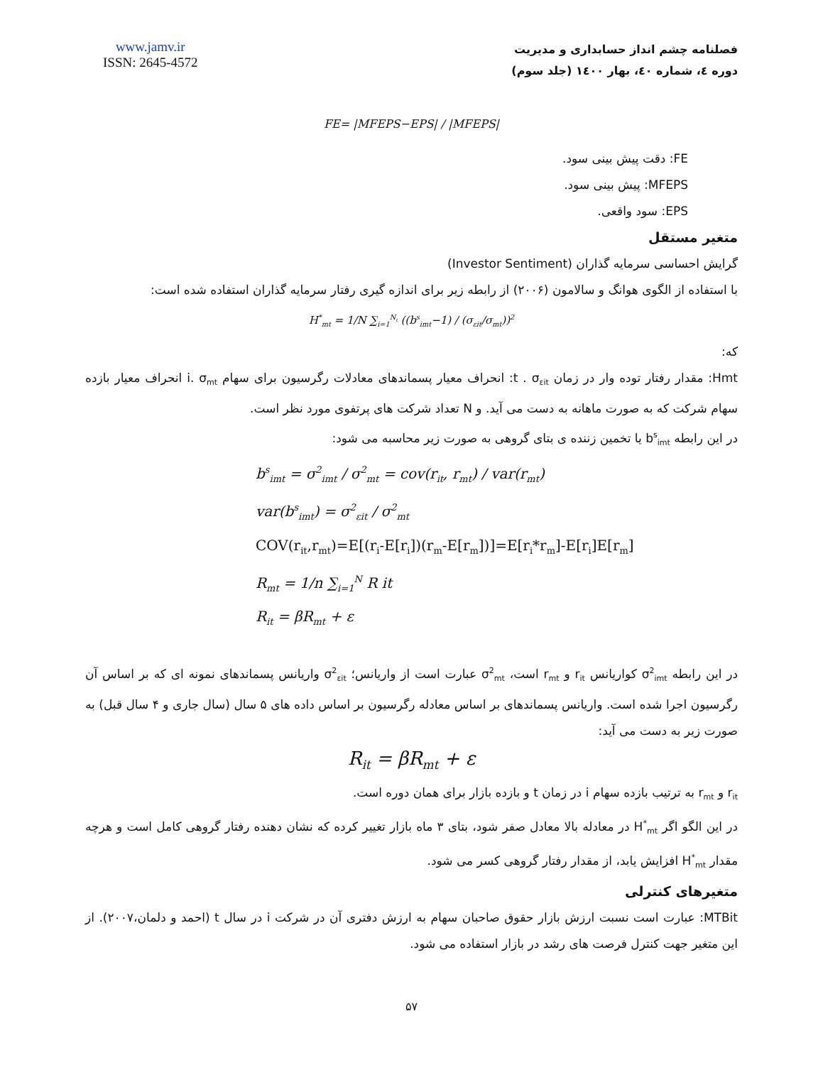www.jamv.ir
ISSN: 2645-4572
فصلنامه چشم انداز حسابداری و مدیریت
دوره ٤، شماره ٤٠، بهار ١٤٠٠ (جلد سوم)
FE= |MFEPS−EPS| / |MFEPS|
FE: دقت پیش بینی سود.
MFEPS: پیش بینی سود.
EPS: سود واقعی.
متغیر مستقل
گرایش احساسی سرمایه گذاران (Investor Sentiment)
با استفاده از الگوی هوانگ و سالامون (۲۰۰۶) از رابطه زیر برای اندازه گیری رفتار سرمایه گذاران استفاده شده است:
H<sup>*</sup><sub>mt</sub> = 1/N ∑<sub>i=1</sub><sup>N<sub>t</sub></sup> ((b<sup>s</sup><sub>imt</sub>−1) / (σ<sub>εit</sub>/σ<sub>mt</sub>))<sup>2</sup>
که:
Hmt: مقدار رفتار توده وار در زمان t . σ<sub>εit</sub>: انحراف معیار پسماندهای معادلات رگرسیون برای سهام i. σ<sub>mt</sub> انحراف معیار بازده سهام شرکت که به صورت ماهانه به دست می آید. و N تعداد شرکت های پرتفوی مورد نظر است.
در این رابطه b<sup>s</sup><sub>imt</sub> یا تخمین زننده ی بتای گروهی به صورت زیر محاسبه می شود:
b<sup>s</sup><sub>imt</sub> = σ<sup>2</sup><sub>imt</sub> / σ<sup>2</sup><sub>mt</sub> = cov(r<sub>it</sub>, r<sub>mt</sub>) / var(r<sub>mt</sub>)
var(b<sup>s</sup><sub>imt</sub>) = σ<sup>2</sup><sub>εit</sub> / σ<sup>2</sup><sub>mt</sub>
COV(r<sub>it</sub>,r<sub>mt</sub>)=E[(r<sub>i</sub>-E[r<sub>i</sub>])(r<sub>m</sub>-E[r<sub>m</sub>])]=E[r<sub>i</sub>*r<sub>m</sub>]-E[r<sub>i</sub>]E[r<sub>m</sub>]
R<sub>mt</sub> = 1/n ∑<sub>i=1</sub><sup>N</sup> R it
R<sub>it</sub> = βR<sub>mt</sub> + ε
در این رابطه σ<sup>2</sup><sub>imt</sub> کواریانس r<sub>it</sub> و r<sub>mt</sub> است، σ<sup>2</sup><sub>mt</sub> عبارت است از واریانس؛ σ<sup>2</sup><sub>εit</sub> واریانس پسماندهای نمونه ای که بر اساس آن رگرسیون اجرا شده است. واریانس پسماندهای بر اساس معادله رگرسیون بر اساس داده های ۵ سال (سال جاری و ۴ سال قبل) به صورت زیر به دست می آید:
R<sub>it</sub> = βR<sub>mt</sub> + ε
r<sub>it</sub> و r<sub>mt</sub> به ترتیب بازده سهام i در زمان t و بازده بازار برای همان دوره است.
در این الگو اگر H<sup>*</sup><sub>mt</sub> در معادله بالا معادل صفر شود، بتای ۳ ماه بازار تغییر کرده که نشان دهنده رفتار گروهی کامل است و هرچه مقدار H<sup>*</sup><sub>mt</sub> افزایش یابد، از مقدار رفتار گروهی کسر می شود.
متغیرهای کنترلی
MTBit: عبارت است نسبت ارزش بازار حقوق صاحبان سهام به ارزش دفتری آن در شرکت i در سال t (احمد و دلمان،۲۰۰۷). از این متغیر جهت کنترل فرصت های رشد در بازار استفاده می شود.
۵۷